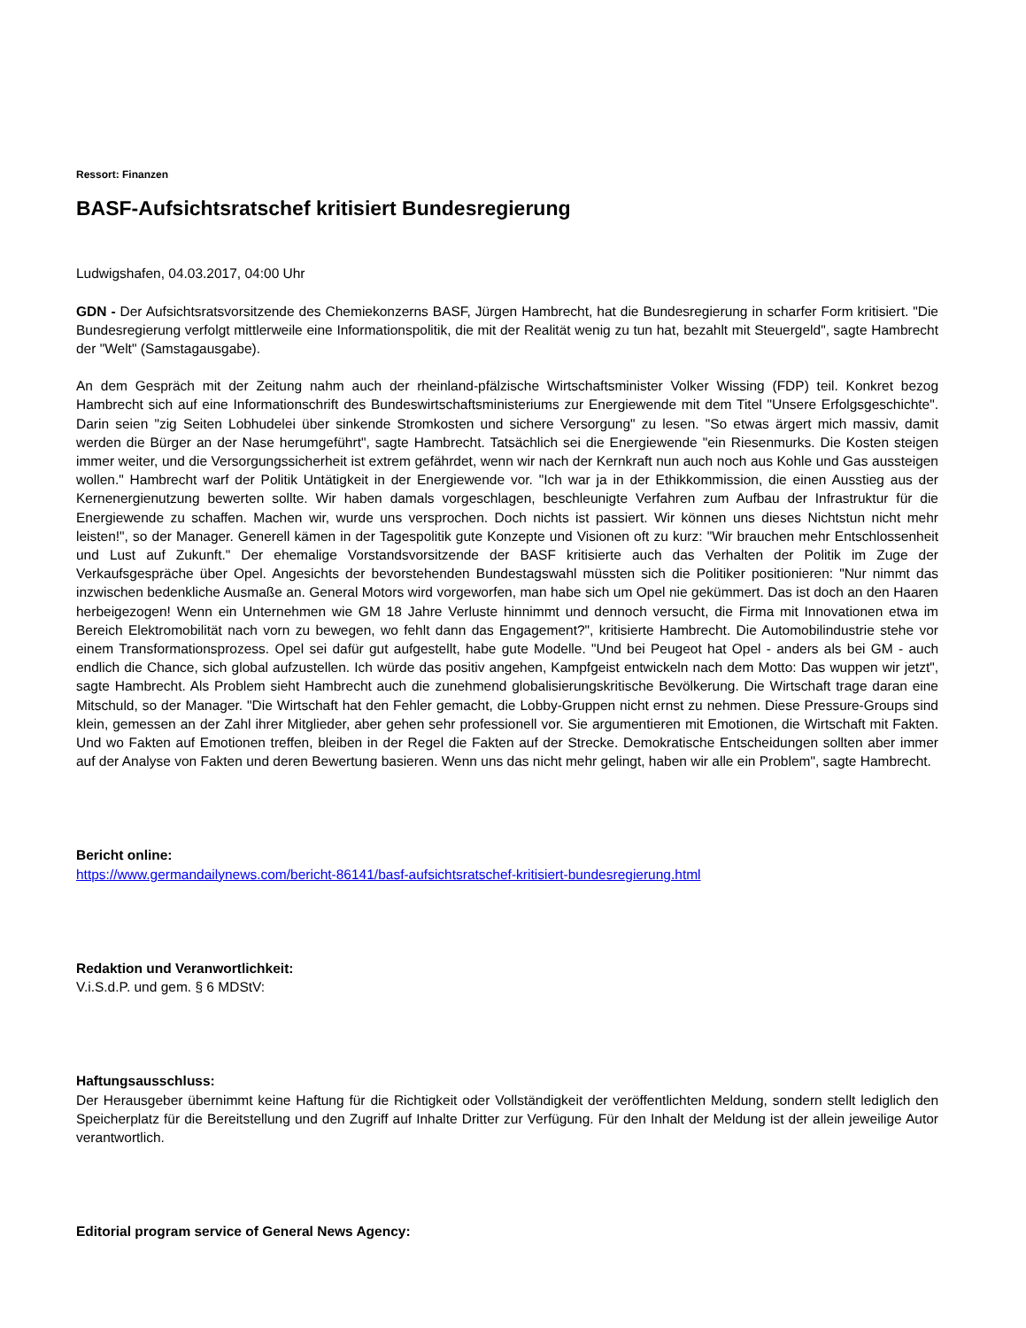Ressort: Finanzen
BASF-Aufsichtsratschef kritisiert Bundesregierung
Ludwigshafen, 04.03.2017, 04:00 Uhr
GDN - Der Aufsichtsratsvorsitzende des Chemiekonzerns BASF, Jürgen Hambrecht, hat die Bundesregierung in scharfer Form kritisiert. "Die Bundesregierung verfolgt mittlerweile eine Informationspolitik, die mit der Realität wenig zu tun hat, bezahlt mit Steuergeld", sagte Hambrecht der "Welt" (Samstagausgabe).
An dem Gespräch mit der Zeitung nahm auch der rheinland-pfälzische Wirtschaftsminister Volker Wissing (FDP) teil. Konkret bezog Hambrecht sich auf eine Informationschrift des Bundeswirtschaftsministeriums zur Energiewende mit dem Titel "Unsere Erfolgsgeschichte". Darin seien "zig Seiten Lobhudelei über sinkende Stromkosten und sichere Versorgung" zu lesen. "So etwas ärgert mich massiv, damit werden die Bürger an der Nase herumgeführt", sagte Hambrecht. Tatsächlich sei die Energiewende "ein Riesenmurks. Die Kosten steigen immer weiter, und die Versorgungssicherheit ist extrem gefährdet, wenn wir nach der Kernkraft nun auch noch aus Kohle und Gas aussteigen wollen." Hambrecht warf der Politik Untätigkeit in der Energiewende vor. "Ich war ja in der Ethikkommission, die einen Ausstieg aus der Kernenergienutzung bewerten sollte. Wir haben damals vorgeschlagen, beschleunigte Verfahren zum Aufbau der Infrastruktur für die Energiewende zu schaffen. Machen wir, wurde uns versprochen. Doch nichts ist passiert. Wir können uns dieses Nichtstun nicht mehr leisten!", so der Manager. Generell kämen in der Tagespolitik gute Konzepte und Visionen oft zu kurz: "Wir brauchen mehr Entschlossenheit und Lust auf Zukunft." Der ehemalige Vorstandsvorsitzende der BASF kritisierte auch das Verhalten der Politik im Zuge der Verkaufsgespräche über Opel. Angesichts der bevorstehenden Bundestagswahl müssten sich die Politiker positionieren: "Nur nimmt das inzwischen bedenkliche Ausmaße an. General Motors wird vorgeworfen, man habe sich um Opel nie gekümmert. Das ist doch an den Haaren herbeigezogen! Wenn ein Unternehmen wie GM 18 Jahre Verluste hinnimmt und dennoch versucht, die Firma mit Innovationen etwa im Bereich Elektromobilität nach vorn zu bewegen, wo fehlt dann das Engagement?", kritisierte Hambrecht. Die Automobilindustrie stehe vor einem Transformationsprozess. Opel sei dafür gut aufgestellt, habe gute Modelle. "Und bei Peugeot hat Opel - anders als bei GM - auch endlich die Chance, sich global aufzustellen. Ich würde das positiv angehen, Kampfgeist entwickeln nach dem Motto: Das wuppen wir jetzt", sagte Hambrecht. Als Problem sieht Hambrecht auch die zunehmend globalisierungskritische Bevölkerung. Die Wirtschaft trage daran eine Mitschuld, so der Manager. "Die Wirtschaft hat den Fehler gemacht, die Lobby-Gruppen nicht ernst zu nehmen. Diese Pressure-Groups sind klein, gemessen an der Zahl ihrer Mitglieder, aber gehen sehr professionell vor. Sie argumentieren mit Emotionen, die Wirtschaft mit Fakten. Und wo Fakten auf Emotionen treffen, bleiben in der Regel die Fakten auf der Strecke. Demokratische Entscheidungen sollten aber immer auf der Analyse von Fakten und deren Bewertung basieren. Wenn uns das nicht mehr gelingt, haben wir alle ein Problem", sagte Hambrecht.
Bericht online:
https://www.germandailynews.com/bericht-86141/basf-aufsichtsratschef-kritisiert-bundesregierung.html
Redaktion und Veranwortlichkeit:
V.i.S.d.P. und gem. § 6 MDStV:
Haftungsausschluss:
Der Herausgeber übernimmt keine Haftung für die Richtigkeit oder Vollständigkeit der veröffentlichten Meldung, sondern stellt lediglich den Speicherplatz für die Bereitstellung und den Zugriff auf Inhalte Dritter zur Verfügung. Für den Inhalt der Meldung ist der allein jeweilige Autor verantwortlich.
Editorial program service of General News Agency: